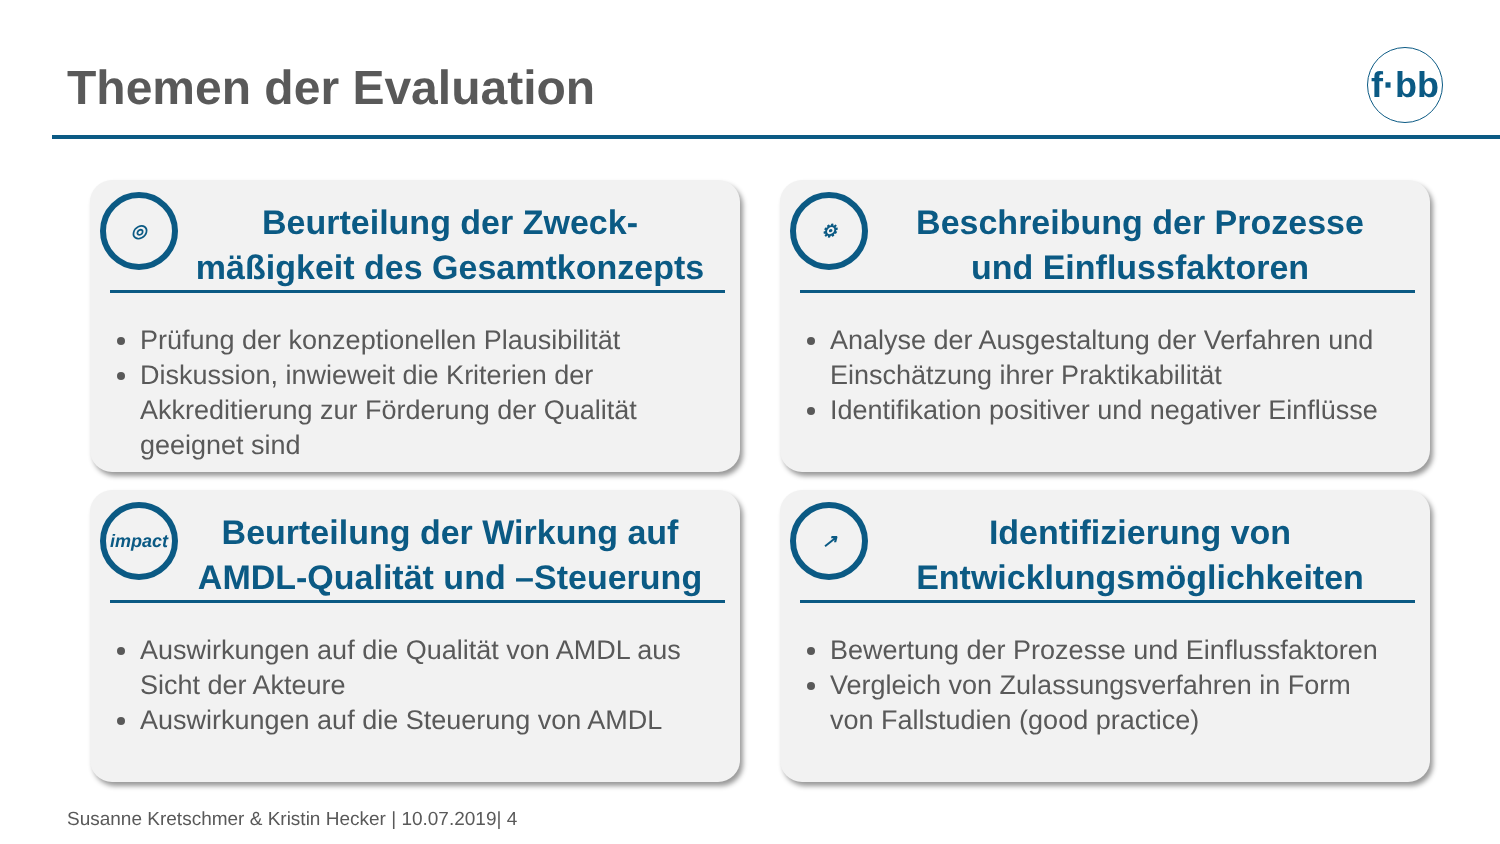Themen der Evaluation
f·bb
◎
Beurteilung der Zweck-
mäßigkeit des Gesamtkonzepts
Prüfung der konzeptionellen Plausibilität
Diskussion, inwieweit die Kriterien der Akkreditierung zur Förderung der Qualität geeignet sind
⚙
Beschreibung der Prozesse
und Einflussfaktoren
Analyse der Ausgestaltung der Verfahren und Einschätzung ihrer Praktikabilität
Identifikation positiver und negativer Einflüsse
impact
Beurteilung der Wirkung auf
AMDL-Qualität und –Steuerung
Auswirkungen auf die Qualität von AMDL aus Sicht der Akteure
Auswirkungen auf die Steuerung von AMDL
↗
Identifizierung von
Entwicklungsmöglichkeiten
Bewertung der Prozesse und Einflussfaktoren
Vergleich von Zulassungsverfahren in Form von Fallstudien (good practice)
Susanne Kretschmer & Kristin Hecker | 10.07.2019| 4